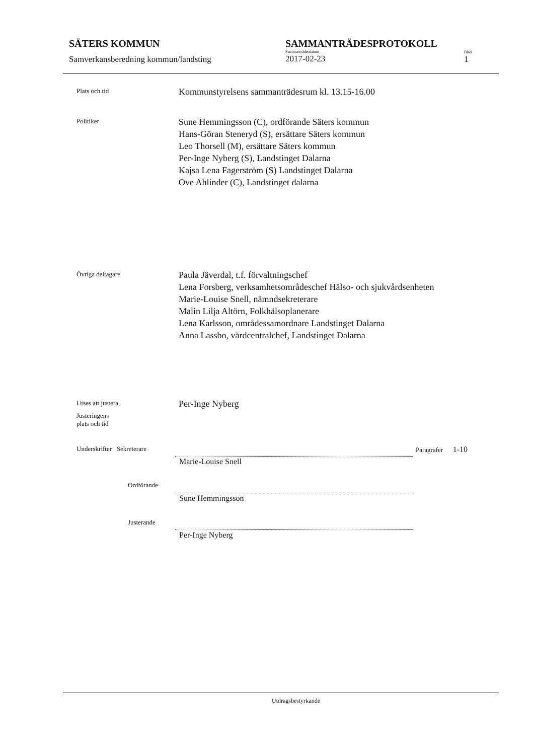SÄTERS KOMMUN
Samverkansberedning kommun/landsting
SAMMANTRÄDESPROTOKOLL
Sammanträdesdatum
2017-02-23
Blad
1
Plats och tid
Kommunstyrelsens sammanträdesrum kl. 13.15-16.00
Politiker
Sune Hemmingsson (C), ordförande Säters kommun
Hans-Göran Steneryd (S), ersättare Säters kommun
Leo Thorsell (M), ersättare Säters kommun
Per-Inge Nyberg (S), Landstinget Dalarna
Kajsa Lena Fagerström (S) Landstinget Dalarna
Ove Ahlinder (C), Landstinget dalarna
Övriga deltagare
Paula Jäverdal, t.f. förvaltningschef
Lena Forsberg, verksamhetsområdeschef Hälso- och sjukvårdsenheten
Marie-Louise Snell, nämndsekreterare
Malin Lilja Altörn, Folkhälsoplanerare
Lena Karlsson, områdessamordnare Landstinget Dalarna
Anna Lassbo, vårdcentralchef, Landstinget Dalarna
Utses att justera
Per-Inge Nyberg
Justeringens
plats och tid
Underskrifter Sekreterare Paragrafer 1-10
Marie-Louise Snell
Ordförande
Sune Hemmingsson
Justerande
Per-Inge Nyberg
Utdragsbestyrkande